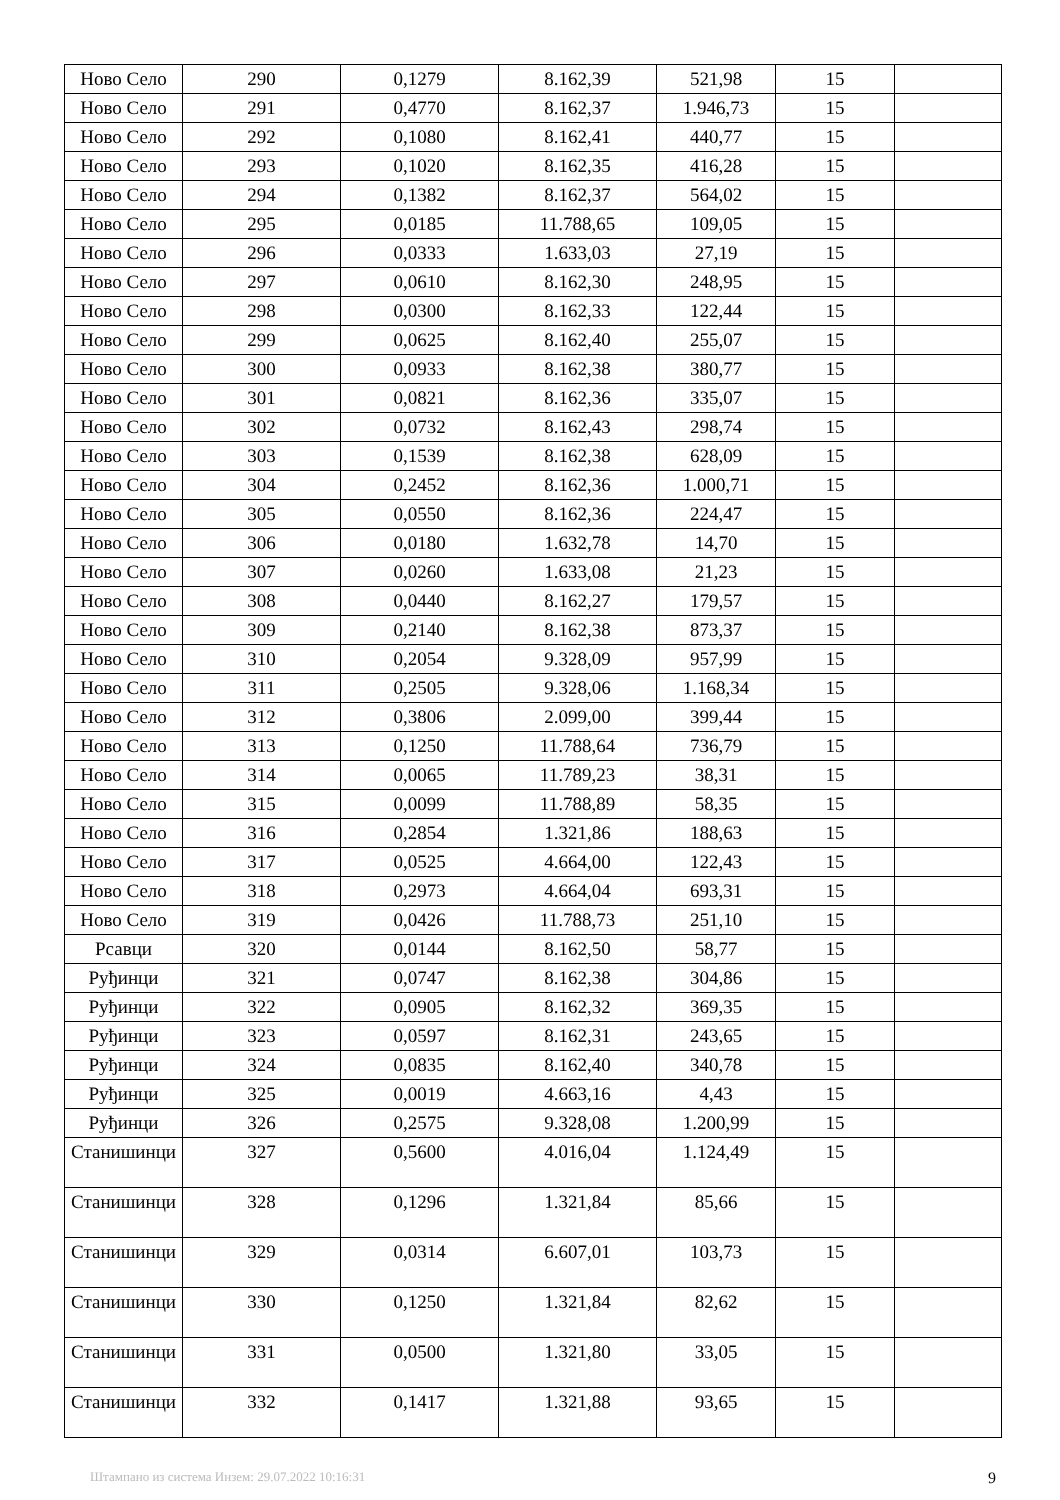| Ново Село | 290 | 0,1279 | 8.162,39 | 521,98 | 15 | |
| Ново Село | 291 | 0,4770 | 8.162,37 | 1.946,73 | 15 | |
| Ново Село | 292 | 0,1080 | 8.162,41 | 440,77 | 15 | |
| Ново Село | 293 | 0,1020 | 8.162,35 | 416,28 | 15 | |
| Ново Село | 294 | 0,1382 | 8.162,37 | 564,02 | 15 | |
| Ново Село | 295 | 0,0185 | 11.788,65 | 109,05 | 15 | |
| Ново Село | 296 | 0,0333 | 1.633,03 | 27,19 | 15 | |
| Ново Село | 297 | 0,0610 | 8.162,30 | 248,95 | 15 | |
| Ново Село | 298 | 0,0300 | 8.162,33 | 122,44 | 15 | |
| Ново Село | 299 | 0,0625 | 8.162,40 | 255,07 | 15 | |
| Ново Село | 300 | 0,0933 | 8.162,38 | 380,77 | 15 | |
| Ново Село | 301 | 0,0821 | 8.162,36 | 335,07 | 15 | |
| Ново Село | 302 | 0,0732 | 8.162,43 | 298,74 | 15 | |
| Ново Село | 303 | 0,1539 | 8.162,38 | 628,09 | 15 | |
| Ново Село | 304 | 0,2452 | 8.162,36 | 1.000,71 | 15 | |
| Ново Село | 305 | 0,0550 | 8.162,36 | 224,47 | 15 | |
| Ново Село | 306 | 0,0180 | 1.632,78 | 14,70 | 15 | |
| Ново Село | 307 | 0,0260 | 1.633,08 | 21,23 | 15 | |
| Ново Село | 308 | 0,0440 | 8.162,27 | 179,57 | 15 | |
| Ново Село | 309 | 0,2140 | 8.162,38 | 873,37 | 15 | |
| Ново Село | 310 | 0,2054 | 9.328,09 | 957,99 | 15 | |
| Ново Село | 311 | 0,2505 | 9.328,06 | 1.168,34 | 15 | |
| Ново Село | 312 | 0,3806 | 2.099,00 | 399,44 | 15 | |
| Ново Село | 313 | 0,1250 | 11.788,64 | 736,79 | 15 | |
| Ново Село | 314 | 0,0065 | 11.789,23 | 38,31 | 15 | |
| Ново Село | 315 | 0,0099 | 11.788,89 | 58,35 | 15 | |
| Ново Село | 316 | 0,2854 | 1.321,86 | 188,63 | 15 | |
| Ново Село | 317 | 0,0525 | 4.664,00 | 122,43 | 15 | |
| Ново Село | 318 | 0,2973 | 4.664,04 | 693,31 | 15 | |
| Ново Село | 319 | 0,0426 | 11.788,73 | 251,10 | 15 | |
| Рсавци | 320 | 0,0144 | 8.162,50 | 58,77 | 15 | |
| Руђинци | 321 | 0,0747 | 8.162,38 | 304,86 | 15 | |
| Руђинци | 322 | 0,0905 | 8.162,32 | 369,35 | 15 | |
| Руђинци | 323 | 0,0597 | 8.162,31 | 243,65 | 15 | |
| Руђинци | 324 | 0,0835 | 8.162,40 | 340,78 | 15 | |
| Руђинци | 325 | 0,0019 | 4.663,16 | 4,43 | 15 | |
| Руђинци | 326 | 0,2575 | 9.328,08 | 1.200,99 | 15 | |
| Станишинци | 327 | 0,5600 | 4.016,04 | 1.124,49 | 15 | |
| Станишинци | 328 | 0,1296 | 1.321,84 | 85,66 | 15 | |
| Станишинци | 329 | 0,0314 | 6.607,01 | 103,73 | 15 | |
| Станишинци | 330 | 0,1250 | 1.321,84 | 82,62 | 15 | |
| Станишинци | 331 | 0,0500 | 1.321,80 | 33,05 | 15 | |
| Станишинци | 332 | 0,1417 | 1.321,88 | 93,65 | 15 | |
Штампано из система Инзем: 29.07.2022 10:16:31 9